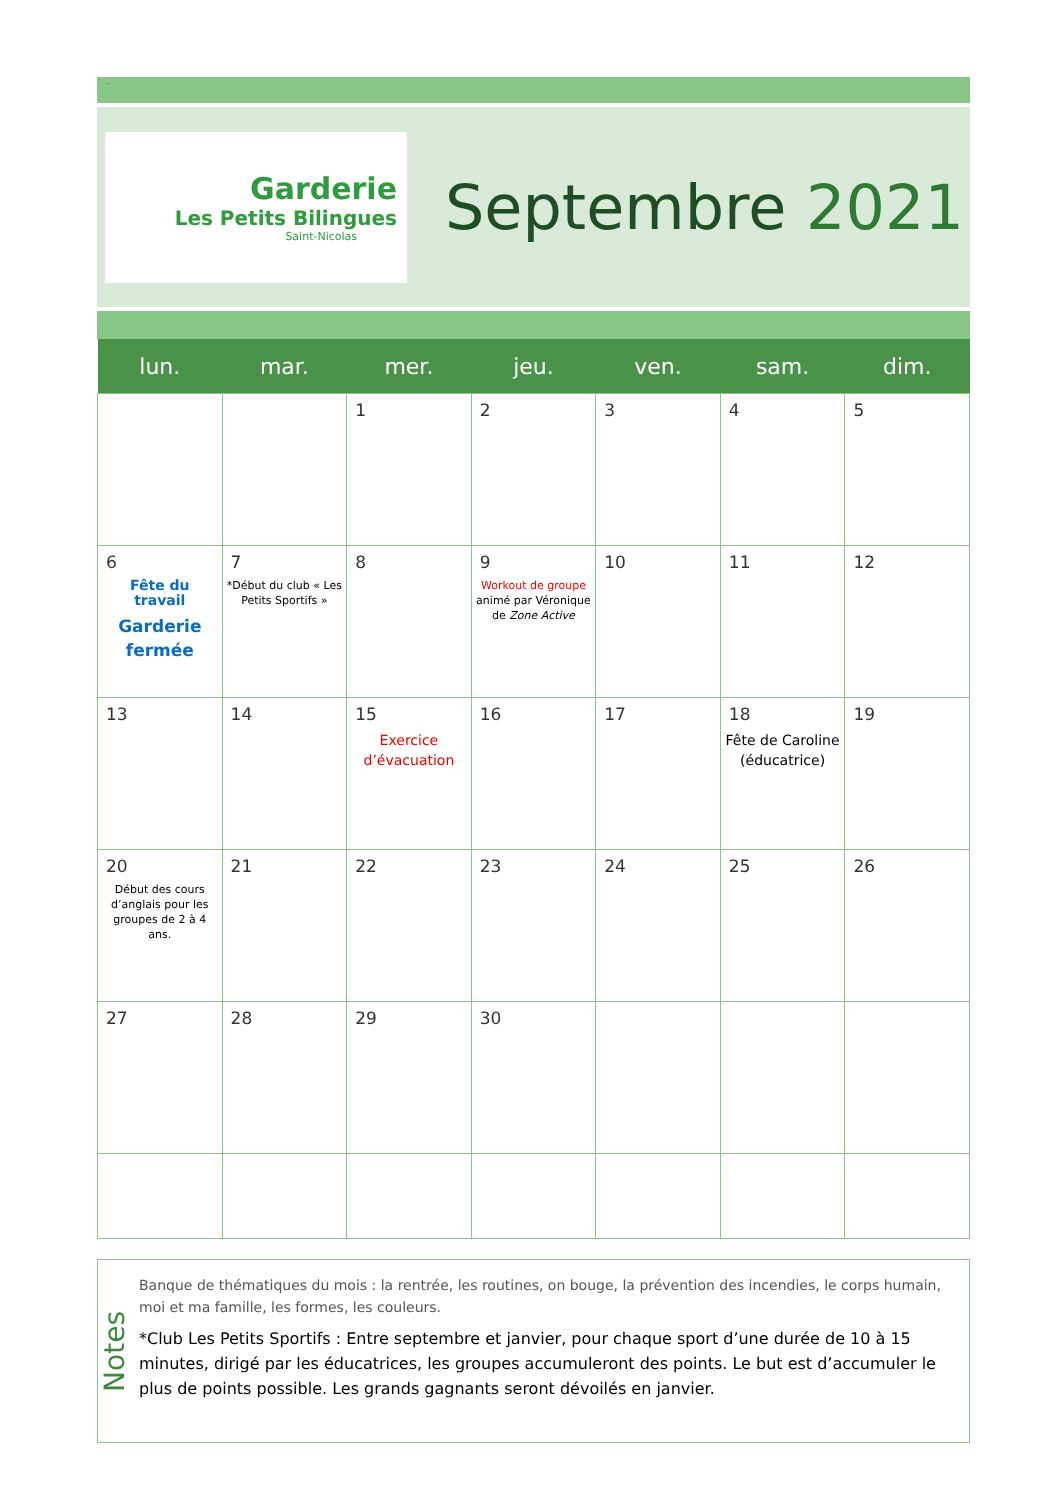.
Garderie
Les Petits Bilingues
Saint-Nicolas
Septembre 2021
| lun. | mar. | mer. | jeu. | ven. | sam. | dim. |
| --- | --- | --- | --- | --- | --- | --- |
| | | 1 | 2 | 3 | 4 | 5 |
| 6 Fête du travail Garderie fermée | 7 *Début du club « Les Petits Sportifs » | 8 | 9 Workout de groupe animé par Véronique de Zone Active | 10 | 11 | 12 |
| 13 | 14 | 15 Exercice d’évacuation | 16 | 17 | 18 Fête de Caroline (éducatrice) | 19 |
| 20 Début des cours d’anglais pour les groupes de 2 à 4 ans. | 21 | 22 | 23 | 24 | 25 | 26 |
| 27 | 28 | 29 | 30 | | | |
Notes
Banque de thématiques du mois : la rentrée, les routines, on bouge, la prévention des incendies, le corps humain, moi et ma famille, les formes, les couleurs.
*Club Les Petits Sportifs : Entre septembre et janvier, pour chaque sport d’une durée de 10 à 15 minutes, dirigé par les éducatrices, les groupes accumuleront des points. Le but est d’accumuler le plus de points possible. Les grands gagnants seront dévoilés en janvier.